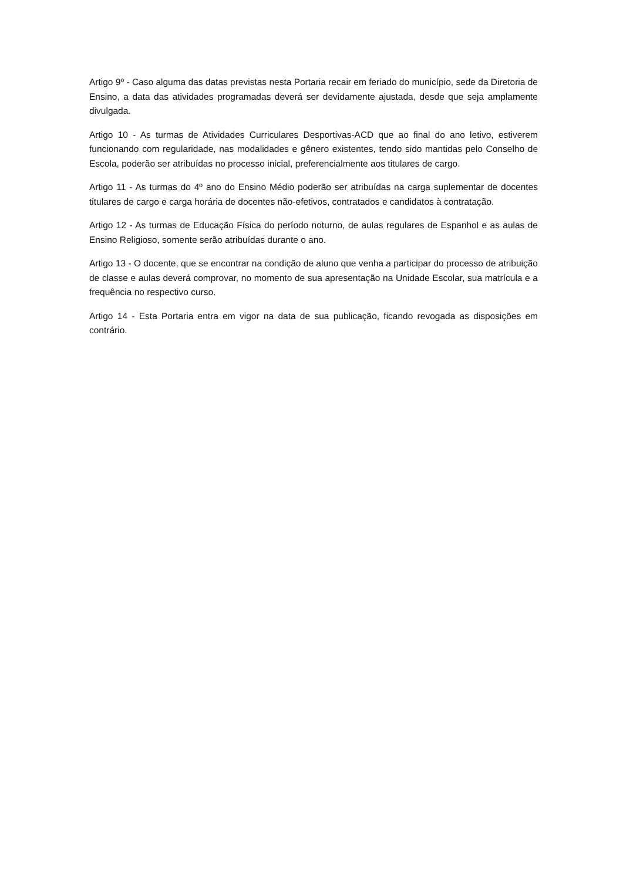Artigo 9º - Caso alguma das datas previstas nesta Portaria recair em feriado do município, sede da Diretoria de Ensino, a data das atividades programadas deverá ser devidamente ajustada, desde que seja amplamente divulgada.
Artigo 10 - As turmas de Atividades Curriculares Desportivas-ACD que ao final do ano letivo, estiverem funcionando com regularidade, nas modalidades e gênero existentes, tendo sido mantidas pelo Conselho de Escola, poderão ser atribuídas no processo inicial, preferencialmente aos titulares de cargo.
Artigo 11 - As turmas do 4º ano do Ensino Médio poderão ser atribuídas na carga suplementar de docentes titulares de cargo e carga horária de docentes não-efetivos, contratados e candidatos à contratação.
Artigo 12 - As turmas de Educação Física do período noturno, de aulas regulares de Espanhol e as aulas de Ensino Religioso, somente serão atribuídas durante o ano.
Artigo 13 - O docente, que se encontrar na condição de aluno que venha a participar do processo de atribuição de classe e aulas deverá comprovar, no momento de sua apresentação na Unidade Escolar, sua matrícula e a frequência no respectivo curso.
Artigo 14 - Esta Portaria entra em vigor na data de sua publicação, ficando revogada as disposições em contrário.